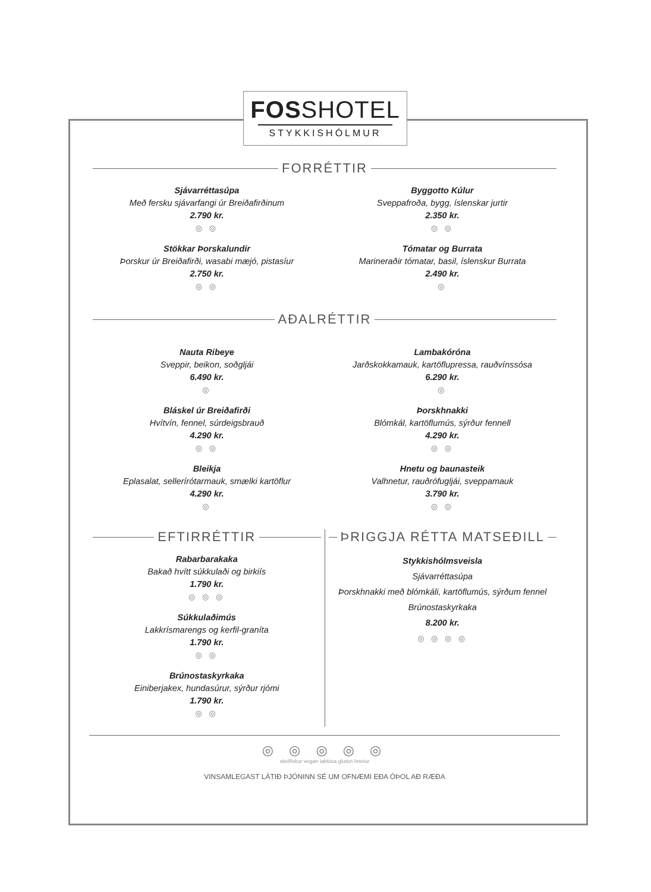FOSSHOTEL
STYKKISHÓLMUR
FORRÉTTIR
Sjávarréttasúpa
Með fersku sjávarfangi úr Breiðafirðinum
2.790 kr.
◎ ◎
Stökkar Þorskalundir
Þorskur úr Breiðafirði, wasabi mæjó, pistasíur
2.750 kr.
◎ ◎
Byggotto Kúlur
Sveppafroða, bygg, íslenskar jurtir
2.350 kr.
◎ ◎
Tómatar og Burrata
Marineraðir tómatar, basil, íslenskur Burrata
2.490 kr.
◎
AÐALRÉTTIR
Nauta Ribeye
Sveppir, beikon, soðgljái
6.490 kr.
◎
Bláskel úr Breiðafirði
Hvítvín, fennel, súrdeigsbrauð
4.290 kr.
◎ ◎
Bleikja
Eplasalat, sellerírótarmauk, smælki kartöflur
4.290 kr.
◎
Lambakóróna
Jarðskokkamauk, kartöflupressa, rauðvínssósa
6.290 kr.
◎
Þorskhnakki
Blómkál, kartöflumús, sýrður fennell
4.290 kr.
◎ ◎
Hnetu og baunasteik
Valhnetur, rauðrófugljái, sveppamauk
3.790 kr.
◎ ◎
EFTIRRÉTTIR
Rabarbarakaka
Bakað hvítt súkkulaði og birkiís
1.790 kr.
◎ ◎ ◎
Súkkulaðimús
Lakkrísmarengs og kerfil-graníta
1.790 kr.
◎ ◎
Brúnostaskyrkaka
Einiberjakex, hundasúrur, sýrður rjómi
1.790 kr.
◎ ◎
ÞRIGGJA RÉTTA MATSEÐILL
Stykkishólmsveisla
Sjávarréttasúpa
Þorskhnakki með blómkáli, kartöflumús, sýrðum fennel
Brúnostaskyrkaka
8.200 kr.
◎ ◎ ◎ ◎
◎ ◎ ◎ ◎ ◎
skelfiskur vegan laktósa gluten hnetur
VINSAMLEGAST LÁTIÐ ÞJÓNINN SÉ UM OFNÆMI EÐA ÓÞOL AÐ RÆÐA